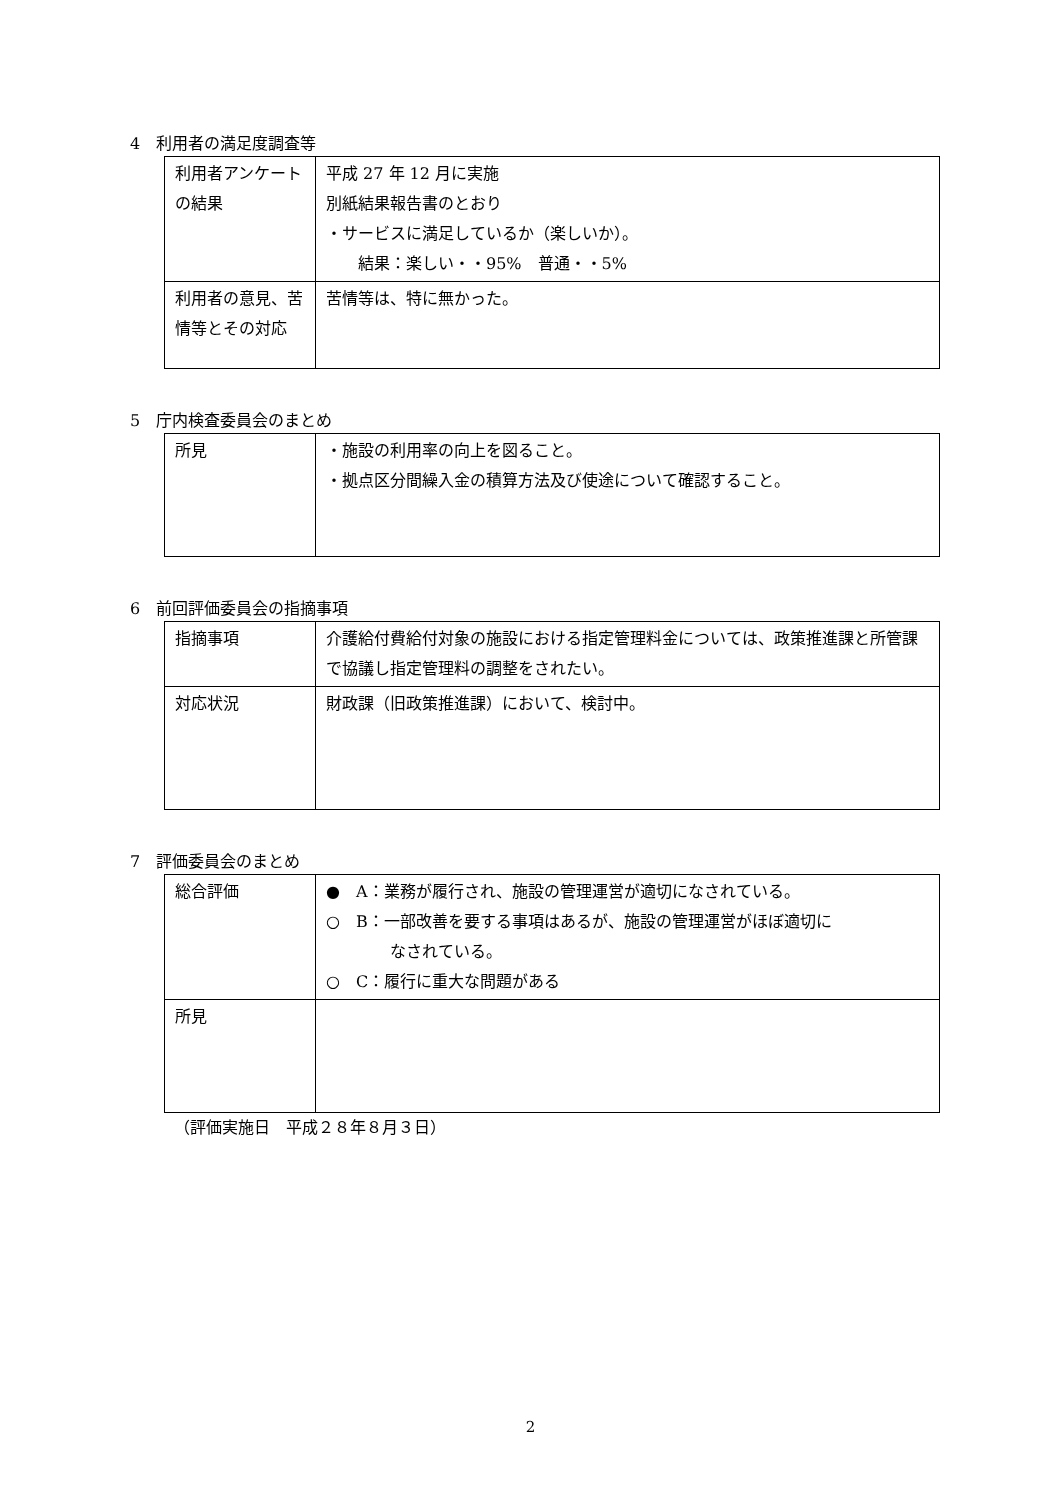4　利用者の満足度調査等
| 利用者アンケートの結果 | 平成 27 年 12 月に実施 別紙結果報告書のとおり ・サービスに満足しているか（楽しいか）。 結果：楽しい・・95% 普通・・5% |
| 利用者の意見、苦情等とその対応 | 苦情等は、特に無かった。 |
5　庁内検査委員会のまとめ
| 所見 | ・施設の利用率の向上を図ること。 ・拠点区分間繰入金の積算方法及び使途について確認すること。 |
6　前回評価委員会の指摘事項
| 指摘事項 | 介護給付費給付対象の施設における指定管理料金については、政策推進課と所管課で協議し指定管理料の調整をされたい。 |
| 対応状況 | 財政課（旧政策推進課）において、検討中。 |
7　評価委員会のまとめ
| 総合評価 | ● A：業務が履行され、施設の管理運営が適切になされている。 ○ B：一部改善を要する事項はあるが、施設の管理運営がほぼ適切に なされている。 ○ C：履行に重大な問題がある |
| 所見 | |
（評価実施日　平成２８年８月３日）
2